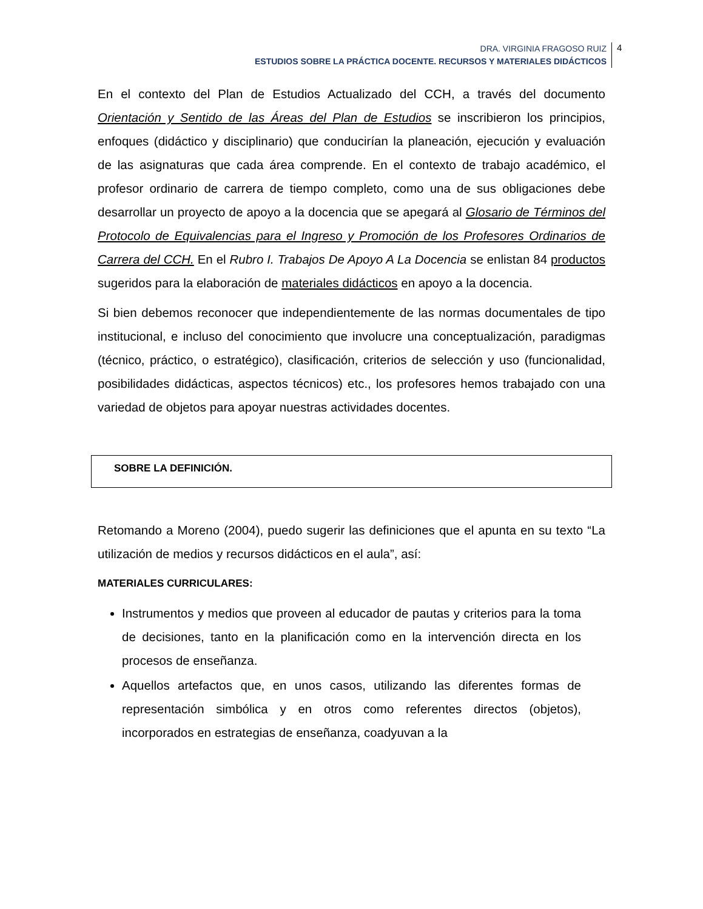DRA. VIRGINIA FRAGOSO RUIZ
ESTUDIOS SOBRE LA PRÁCTICA DOCENTE. RECURSOS Y MATERIALES DIDÁCTICOS
4
En el contexto del Plan de Estudios Actualizado del CCH, a través del documento Orientación y Sentido de las Áreas del Plan de Estudios se inscribieron los principios, enfoques (didáctico y disciplinario) que conducirían la planeación, ejecución y evaluación de las asignaturas que cada área comprende. En el contexto de trabajo académico, el profesor ordinario de carrera de tiempo completo, como una de sus obligaciones debe desarrollar un proyecto de apoyo a la docencia que se apegará al Glosario de Términos del Protocolo de Equivalencias para el Ingreso y Promoción de los Profesores Ordinarios de Carrera del CCH. En el Rubro I. Trabajos De Apoyo A La Docencia se enlistan 84 productos sugeridos para la elaboración de materiales didácticos en apoyo a la docencia.
Si bien debemos reconocer que independientemente de las normas documentales de tipo institucional, e incluso del conocimiento que involucre una conceptualización, paradigmas (técnico, práctico, o estratégico), clasificación, criterios de selección y uso (funcionalidad, posibilidades didácticas, aspectos técnicos) etc., los profesores hemos trabajado con una variedad de objetos para apoyar nuestras actividades docentes.
SOBRE LA DEFINICIÓN.
Retomando a Moreno (2004), puedo sugerir las definiciones que el apunta en su texto “La utilización de medios y recursos didácticos en el aula”, así:
MATERIALES CURRICULARES:
Instrumentos y medios que proveen al educador de pautas y criterios para la toma de decisiones, tanto en la planificación como en la intervención directa en los procesos de enseñanza.
Aquellos artefactos que, en unos casos, utilizando las diferentes formas de representación simbólica y en otros como referentes directos (objetos), incorporados en estrategias de enseñanza, coadyuvan a la